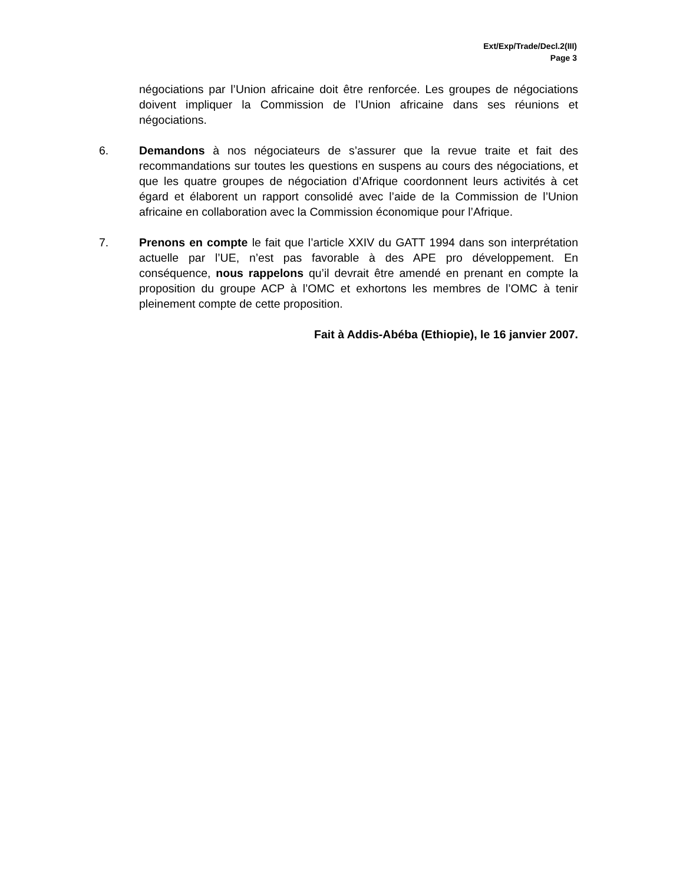Ext/Exp/Trade/Decl.2(III)
Page 3
négociations par l’Union africaine doit être renforcée. Les groupes de négociations doivent impliquer la Commission de l’Union africaine dans ses réunions et négociations.
6. Demandons à nos négociateurs de s’assurer que la revue traite et fait des recommandations sur toutes les questions en suspens au cours des négociations, et que les quatre groupes de négociation d’Afrique coordonnent leurs activités à cet égard et élaborent un rapport consolidé avec l’aide de la Commission de l’Union africaine en collaboration avec la Commission économique pour l’Afrique.
7. Prenons en compte le fait que l’article XXIV du GATT 1994 dans son interprétation actuelle par l’UE, n’est pas favorable à des APE pro développement. En conséquence, nous rappelons qu’il devrait être amendé en prenant en compte la proposition du groupe ACP à l’OMC et exhortons les membres de l’OMC à tenir pleinement compte de cette proposition.
Fait à Addis-Abéba (Ethiopie), le 16 janvier 2007.